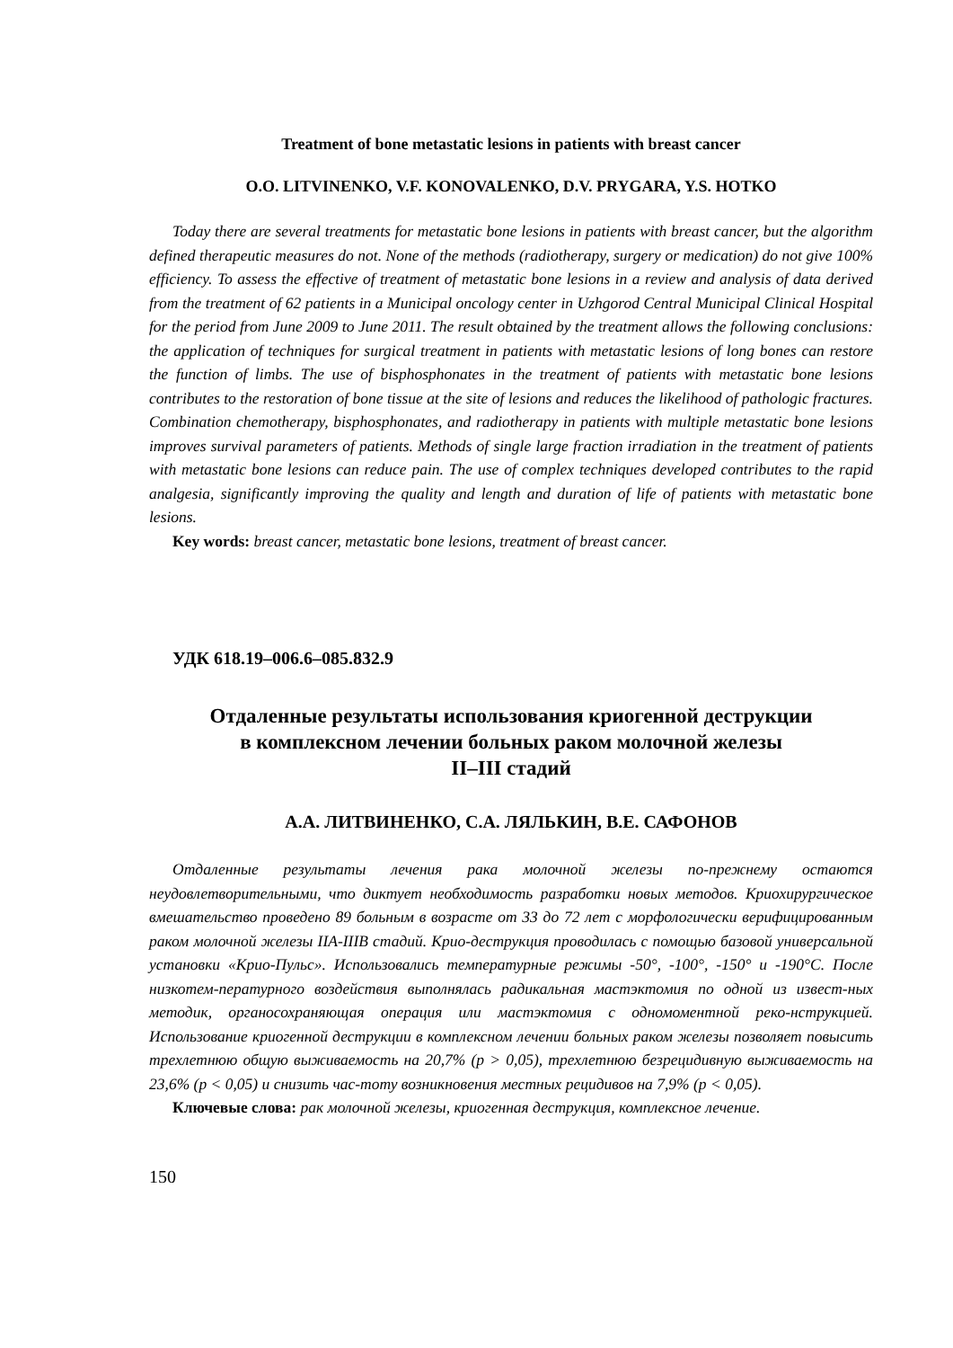Treatment of bone metastatic lesions in patients with breast cancer
O.O. LITVINENKO, V.F. KONOVALENKO, D.V. PRYGARA, Y.S. HOTKO
Today there are several treatments for metastatic bone lesions in patients with breast cancer, but the algorithm defined therapeutic measures do not. None of the methods (radiotherapy, surgery or medication) do not give 100% efficiency. To assess the effective of treatment of metastatic bone lesions in a review and analysis of data derived from the treatment of 62 patients in a Municipal oncology center in Uzhgorod Central Municipal Clinical Hospital for the period from June 2009 to June 2011. The result obtained by the treatment allows the following conclusions: the application of techniques for surgical treatment in patients with metastatic lesions of long bones can restore the function of limbs. The use of bisphosphonates in the treatment of patients with metastatic bone lesions contributes to the restoration of bone tissue at the site of lesions and reduces the likelihood of pathologic fractures. Combination chemotherapy, bisphosphonates, and radiotherapy in patients with multiple metastatic bone lesions improves survival parameters of patients. Methods of single large fraction irradiation in the treatment of patients with metastatic bone lesions can reduce pain. The use of complex techniques developed contributes to the rapid analgesia, significantly improving the quality and length and duration of life of patients with metastatic bone lesions.
Key words: breast cancer, metastatic bone lesions, treatment of breast cancer.
УДК 618.19–006.6–085.832.9
Отдаленные результаты использования криогенной деструкции
в комплексном лечении больных раком молочной железы
II–III стадий
А.А. ЛИТВИНЕНКО, С.А. ЛЯЛЬКИН, В.Е. САФОНОВ
Отдаленные результаты лечения рака молочной железы по-прежнему остаются неудовлетворительными, что диктует необходимость разработки новых методов. Криохирургическое вмешательство проведено 89 больным в возрасте от 33 до 72 лет с морфологически верифицированным раком молочной железы IIA-IIIB стадий. Крио-деструкция проводилась с помощью базовой универсальной установки «Крио-Пульс». Использовались температурные режимы -50°, -100°, -150° и -190°С. После низкотем-пературного воздействия выполнялась радикальная мастэктомия по одной из извест-ных методик, органосохраняющая операция или мастэктомия с одномоментной реко-нструкцией. Использование криогенной деструкции в комплексном лечении больных раком железы позволяет повысить трехлетнюю общую выживаемость на 20,7% (р > 0,05), трехлетнюю безрецидивную выживаемость на 23,6% (р < 0,05) и снизить час-тоту возникновения местных рецидивов на 7,9% (р < 0,05).
Ключевые слова: рак молочной железы, криогенная деструкция, комплексное лечение.
150